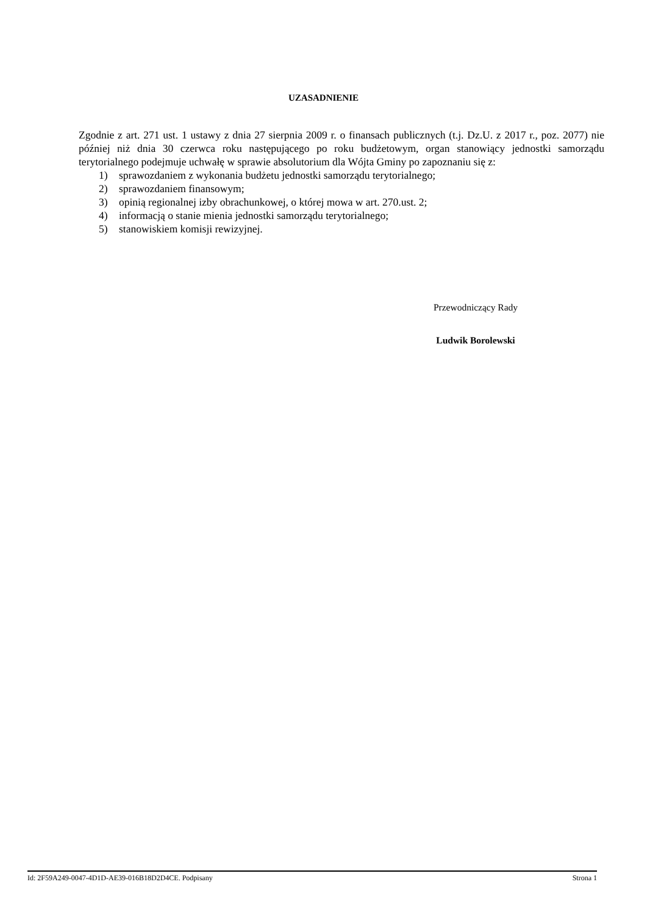UZASADNIENIE
Zgodnie z art. 271 ust. 1 ustawy z dnia 27 sierpnia 2009 r. o finansach publicznych (t.j. Dz.U. z 2017 r., poz. 2077) nie później niż dnia 30 czerwca roku następującego po roku budżetowym, organ stanowiący jednostki samorządu terytorialnego podejmuje uchwałę w sprawie absolutorium dla Wójta Gminy po zapoznaniu się z:
1) sprawozdaniem z wykonania budżetu jednostki samorządu terytorialnego;
2) sprawozdaniem finansowym;
3) opinią regionalnej izby obrachunkowej, o której mowa w art. 270.ust. 2;
4) informacją o stanie mienia jednostki samorządu terytorialnego;
5) stanowiskiem komisji rewizyjnej.
Przewodniczący Rady
Ludwik Borolewski
Id: 2F59A249-0047-4D1D-AE39-016B18D2D4CE. Podpisany Strona 1